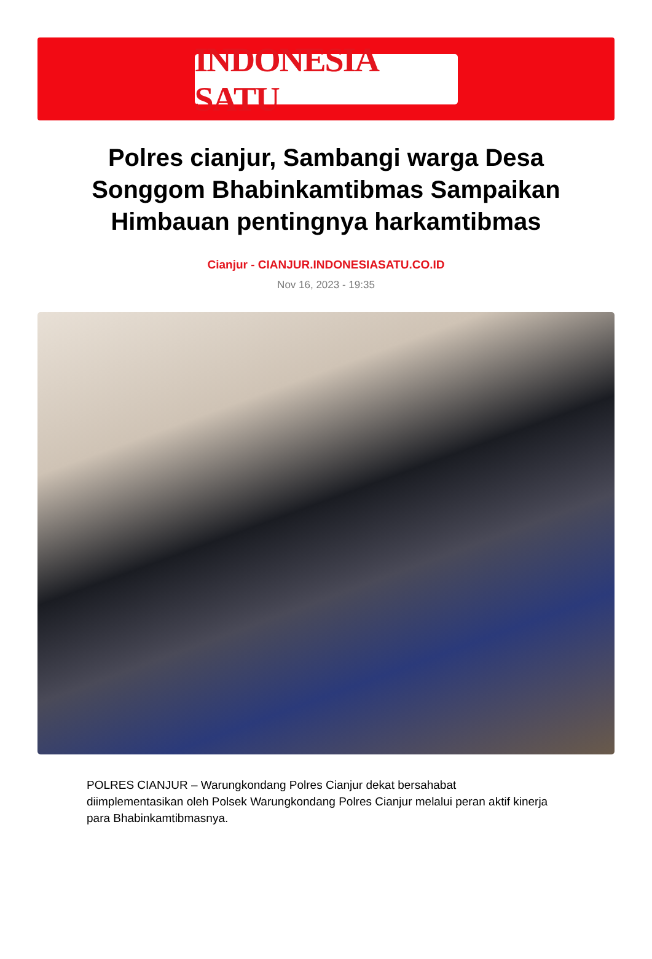INDONESIA SATU
Polres cianjur, Sambangi warga Desa Songgom Bhabinkamtibmas Sampaikan Himbauan pentingnya harkamtibmas
Cianjur - CIANJUR.INDONESIASATU.CO.ID
Nov 16, 2023 - 19:35
POLRES CIANJUR – Warungkondang Polres Cianjur dekat bersahabat diimplementasikan oleh Polsek Warungkondang Polres Cianjur melalui peran aktif kinerja para Bhabinkamtibmasnya.